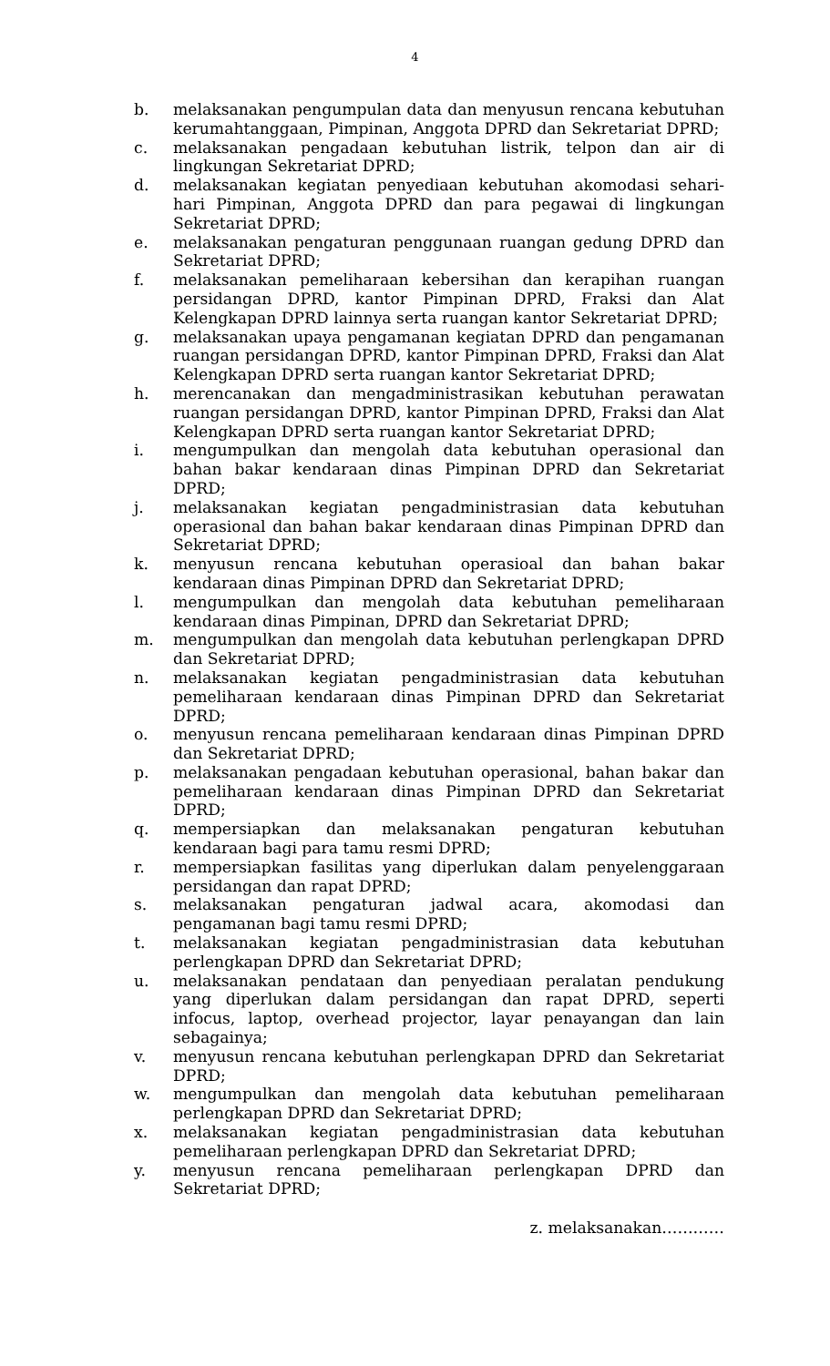4
b. melaksanakan pengumpulan data dan menyusun rencana kebutuhan kerumahtanggaan, Pimpinan, Anggota DPRD dan Sekretariat DPRD;
c. melaksanakan pengadaan kebutuhan listrik, telpon dan air di lingkungan Sekretariat DPRD;
d. melaksanakan kegiatan penyediaan kebutuhan akomodasi sehari-hari Pimpinan, Anggota DPRD dan para pegawai di lingkungan Sekretariat DPRD;
e. melaksanakan pengaturan penggunaan ruangan gedung DPRD dan Sekretariat DPRD;
f. melaksanakan pemeliharaan kebersihan dan kerapihan ruangan persidangan DPRD, kantor Pimpinan DPRD, Fraksi dan Alat Kelengkapan DPRD lainnya serta ruangan kantor Sekretariat DPRD;
g. melaksanakan upaya pengamanan kegiatan DPRD dan pengamanan ruangan persidangan DPRD, kantor Pimpinan DPRD, Fraksi dan Alat Kelengkapan DPRD serta ruangan kantor Sekretariat DPRD;
h. merencanakan dan mengadministrasikan kebutuhan perawatan ruangan persidangan DPRD, kantor Pimpinan DPRD, Fraksi dan Alat Kelengkapan DPRD serta ruangan kantor Sekretariat DPRD;
i. mengumpulkan dan mengolah data kebutuhan operasional dan bahan bakar kendaraan dinas Pimpinan DPRD dan Sekretariat DPRD;
j. melaksanakan kegiatan pengadministrasian data kebutuhan operasional dan bahan bakar kendaraan dinas Pimpinan DPRD dan Sekretariat DPRD;
k. menyusun rencana kebutuhan operasioal dan bahan bakar kendaraan dinas Pimpinan DPRD dan Sekretariat DPRD;
l. mengumpulkan dan mengolah data kebutuhan pemeliharaan kendaraan dinas Pimpinan, DPRD dan Sekretariat DPRD;
m. mengumpulkan dan mengolah data kebutuhan perlengkapan DPRD dan Sekretariat DPRD;
n. melaksanakan kegiatan pengadministrasian data kebutuhan pemeliharaan kendaraan dinas Pimpinan DPRD dan Sekretariat DPRD;
o. menyusun rencana pemeliharaan kendaraan dinas Pimpinan DPRD dan Sekretariat DPRD;
p. melaksanakan pengadaan kebutuhan operasional, bahan bakar dan pemeliharaan kendaraan dinas Pimpinan DPRD dan Sekretariat DPRD;
q. mempersiapkan dan melaksanakan pengaturan kebutuhan kendaraan bagi para tamu resmi DPRD;
r. mempersiapkan fasilitas yang diperlukan dalam penyelenggaraan persidangan dan rapat DPRD;
s. melaksanakan pengaturan jadwal acara, akomodasi dan pengamanan bagi tamu resmi DPRD;
t. melaksanakan kegiatan pengadministrasian data kebutuhan perlengkapan DPRD dan Sekretariat DPRD;
u. melaksanakan pendataan dan penyediaan peralatan pendukung yang diperlukan dalam persidangan dan rapat DPRD, seperti infocus, laptop, overhead projector, layar penayangan dan lain sebagainya;
v. menyusun rencana kebutuhan perlengkapan DPRD dan Sekretariat DPRD;
w. mengumpulkan dan mengolah data kebutuhan pemeliharaan perlengkapan DPRD dan Sekretariat DPRD;
x. melaksanakan kegiatan pengadministrasian data kebutuhan pemeliharaan perlengkapan DPRD dan Sekretariat DPRD;
y. menyusun rencana pemeliharaan perlengkapan DPRD dan Sekretariat DPRD;
z. melaksanakan…………